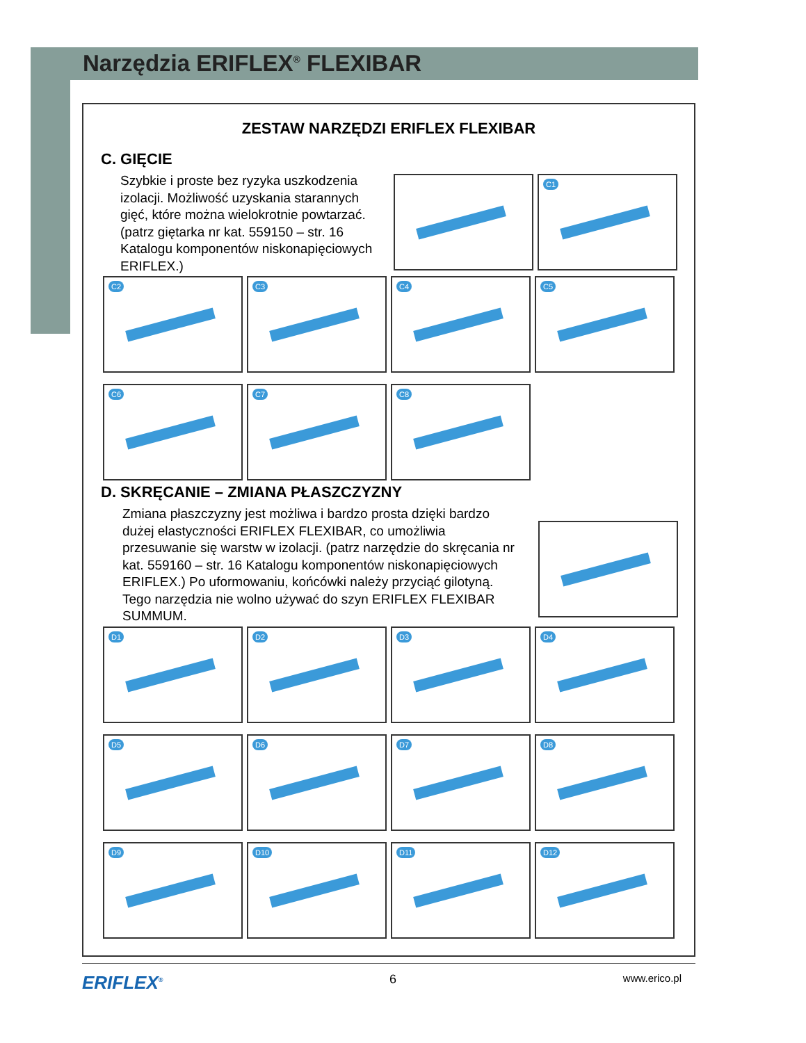Narzędzia ERIFLEX<sup>®</sup> FLEXIBAR
ZESTAW NARZĘDZI ERIFLEX FLEXIBAR
C. GIĘCIE
Szybkie i proste bez ryzyka uszkodzenia izolacji. Możliwość uzyskania starannych gięć, które można wielokrotnie powtarzać. (patrz giętarka nr kat. 559150 – str. 16 Katalogu komponentów niskonapięciowych ERIFLEX.)
C1
C2 C3 C4 C5
C6 C7 C8
D. SKRĘCANIE – ZMIANA PŁASZCZYZNY
Zmiana płaszczyzny jest możliwa i bardzo prosta dzięki bardzo dużej elastyczności ERIFLEX FLEXIBAR, co umożliwia przesuwanie się warstw w izolacji. (patrz narzędzie do skręcania nr kat. 559160 – str. 16 Katalogu komponentów niskonapięciowych ERIFLEX.) Po uformowaniu, końcówki należy przyciąć gilotyną. Tego narzędzia nie wolno używać do szyn ERIFLEX FLEXIBAR SUMMUM.
D1 D2 D3 D4
D5 D6 D7 D8
D9 D10 D11 D12
ERIFLEX<sup>®</sup> 6 www.erico.pl